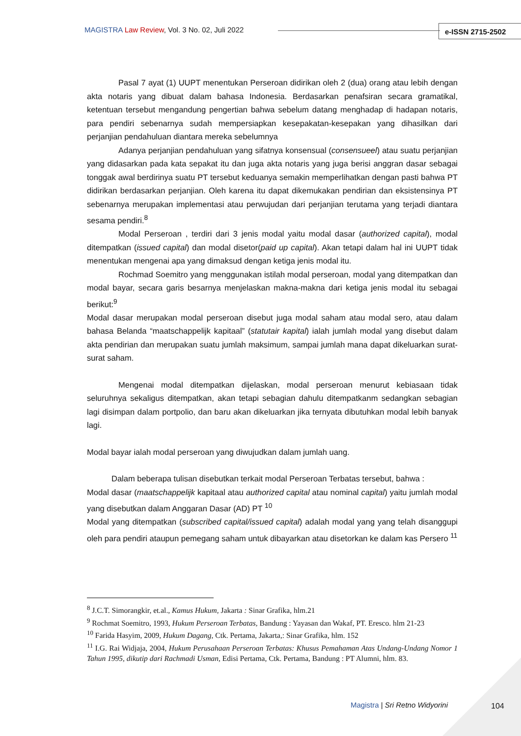MAGISTRA Law Review, Vol. 3 No. 02, Juli 2022
e-ISSN 2715-2502
Pasal 7 ayat (1) UUPT menentukan Perseroan didirikan oleh 2 (dua) orang atau lebih dengan akta notaris yang dibuat dalam bahasa Indonesia. Berdasarkan penafsiran secara gramatikal, ketentuan tersebut mengandung pengertian bahwa sebelum datang menghadap di hadapan notaris, para pendiri sebenarnya sudah mempersiapkan kesepakatan-kesepakan yang dihasilkan dari perjanjian pendahuluan diantara mereka sebelumnya
Adanya perjanjian pendahuluan yang sifatnya konsensual (consensueel) atau suatu perjanjian yang didasarkan pada kata sepakat itu dan juga akta notaris yang juga berisi anggran dasar sebagai tonggak awal berdirinya suatu PT tersebut keduanya semakin memperlihatkan dengan pasti bahwa PT didirikan berdasarkan perjanjian. Oleh karena itu dapat dikemukakan pendirian dan eksistensinya PT sebenarnya merupakan implementasi atau perwujudan dari perjanjian terutama yang terjadi diantara sesama pendiri.<sup>8</sup>
Modal Perseroan , terdiri dari 3 jenis modal yaitu modal dasar (authorized capital), modal ditempatkan (issued capital) dan modal disetor(paid up capital). Akan tetapi dalam hal ini UUPT tidak menentukan mengenai apa yang dimaksud dengan ketiga jenis modal itu.
Rochmad Soemitro yang menggunakan istilah modal perseroan, modal yang ditempatkan dan modal bayar, secara garis besarnya menjelaskan makna-makna dari ketiga jenis modal itu sebagai berikut:<sup>9</sup>
Modal dasar merupakan modal perseroan disebut juga modal saham atau modal sero, atau dalam bahasa Belanda “maatschappelijk kapitaal” (statutair kapital) ialah jumlah modal yang disebut dalam akta pendirian dan merupakan suatu jumlah maksimum, sampai jumlah mana dapat dikeluarkan surat-surat saham.
Mengenai modal ditempatkan dijelaskan, modal perseroan menurut kebiasaan tidak seluruhnya sekaligus ditempatkan, akan tetapi sebagian dahulu ditempatkanm sedangkan sebagian lagi disimpan dalam portpolio, dan baru akan dikeluarkan jika ternyata dibutuhkan modal lebih banyak lagi.
Modal bayar ialah modal perseroan yang diwujudkan dalam jumlah uang.
Dalam beberapa tulisan disebutkan terkait modal Perseroan Terbatas tersebut, bahwa :
Modal dasar (maatschappelijk kapitaal atau authorized capital atau nominal capital) yaitu jumlah modal yang disebutkan dalam Anggaran Dasar (AD) PT <sup>10</sup>
Modal yang ditempatkan (subscribed capital/issued capital) adalah modal yang yang telah disanggupi oleh para pendiri ataupun pemegang saham untuk dibayarkan atau disetorkan ke dalam kas Persero <sup>11</sup>
<sup>8</sup> J.C.T. Simorangkir, et.al., Kamus Hukum, Jakarta : Sinar Grafika, hlm.21
<sup>9</sup> Rochmat Soemitro, 1993, Hukum Perseroan Terbatas, Bandung : Yayasan dan Wakaf, PT. Eresco. hlm 21-23
<sup>10</sup> Farida Hasyim, 2009, Hukum Dagang, Ctk. Pertama, Jakarta,: Sinar Grafika, hlm. 152
<sup>11</sup> I.G. Rai Widjaja, 2004, Hukum Perusahaan Perseroan Terbatas: Khusus Pemahaman Atas Undang-Undang Nomor 1 Tahun 1995, dikutip dari Rachmadi Usman, Edisi Pertama, Ctk. Pertama, Bandung : PT Alumni, hlm. 83.
Magistra | Sri Retno Widyorini 104